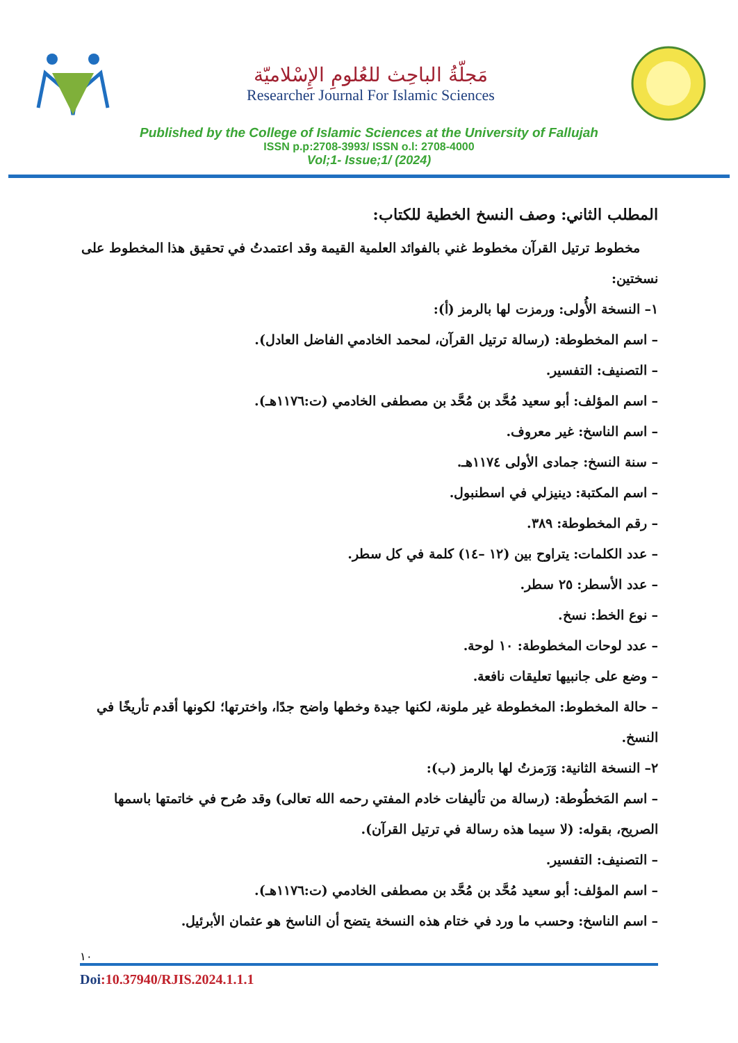مَجلّةُ الباحِث للعُلومِ الإِسْلاميّة
Researcher Journal For Islamic Sciences
Published by the College of Islamic Sciences at the University of Fallujah
ISSN p.p:2708-3993/ ISSN o.l: 2708-4000
Vol;1- Issue;1/ (2024)
المطلب الثاني: وصف النسخ الخطية للكتاب:
مخطوط ترتيل القرآن مخطوط غني بالفوائد العلمية القيمة وقد اعتمدتُ في تحقيق هذا المخطوط على نسختين:
١– النسخة الأُولى: ورمزت لها بالرمز (أ):
– اسم المخطوطة: (رسالة ترتيل القرآن، لمحمد الخادمي الفاضل العادل).
– التصنيف: التفسير.
– اسم المؤلف: أبو سعيد مُحَّد بن مُحَّد بن مصطفى الخادمي (ت:١١٧٦هـ).
– اسم الناسخ: غير معروف.
– سنة النسخ: جمادى الأولى ١١٧٤هـ.
– اسم المكتبة: دينيزلي في اسطنبول.
– رقم المخطوطة: ٣٨٩.
– عدد الكلمات: يتراوح بين (١٢ –١٤) كلمة في كل سطر.
– عدد الأسطر: ٢٥ سطر.
– نوع الخط: نسخ.
– عدد لوحات المخطوطة: ١٠ لوحة.
– وضع على جانبيها تعليقات نافعة.
– حالة المخطوط: المخطوطة غير ملونة، لكنها جيدة وخطها واضح جدًا، واخترتها؛ لكونها أقدم تأريخًا في النسخ.
٢– النسخة الثانية: وَرَمزتُ لها بالرمز (ب):
– اسم المَخطُوطة: (رسالة من تأليفات خادم المفتي رحمه الله تعالى) وقد صُرح في خاتمتها باسمها الصريح، بقوله: (لا سيما هذه رسالة في ترتيل القرآن).
– التصنيف: التفسير.
– اسم المؤلف: أبو سعيد مُحَّد بن مُحَّد بن مصطفى الخادمي (ت:١١٧٦هـ).
– اسم الناسخ: وحسب ما ورد في ختام هذه النسخة يتضح أن الناسخ هو عثمان الأبرئيل.
١٠
Doi:10.37940/RJIS.2024.1.1.1